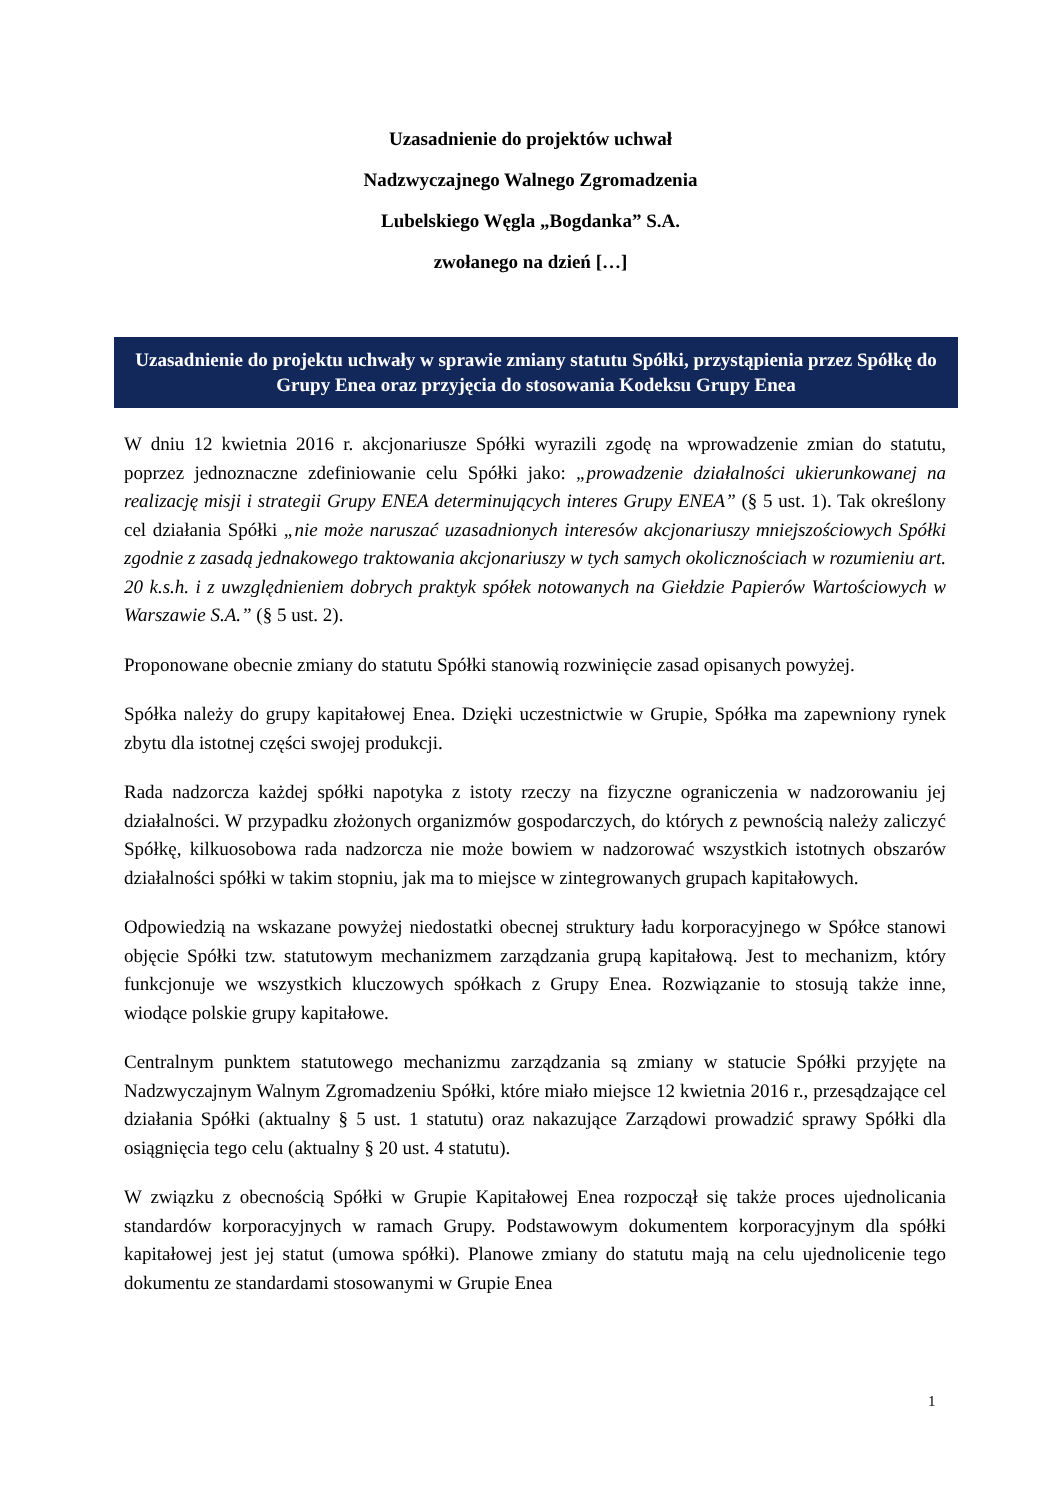Uzasadnienie do projektów uchwał
Nadzwyczajnego Walnego Zgromadzenia
Lubelskiego Węgla „Bogdanka” S.A.
zwołanego na dzień […]
Uzasadnienie do projektu uchwały w sprawie zmiany statutu Spółki, przystąpienia przez Spółkę do Grupy Enea oraz przyjęcia do stosowania Kodeksu Grupy Enea
W dniu 12 kwietnia 2016 r. akcjonariusze Spółki wyrazili zgodę na wprowadzenie zmian do statutu, poprzez jednoznaczne zdefiniowanie celu Spółki jako: „prowadzenie działalności ukierunkowanej na realizację misji i strategii Grupy ENEA determinujących interes Grupy ENEA” (§ 5 ust. 1). Tak określony cel działania Spółki „nie może naruszać uzasadnionych interesów akcjonariuszy mniejszościowych Spółki zgodnie z zasadą jednakowego traktowania akcjonariuszy w tych samych okolicznościach w rozumieniu art. 20 k.s.h. i z uwzględnieniem dobrych praktyk spółek notowanych na Giełdzie Papierów Wartościowych w Warszawie S.A.” (§ 5 ust. 2).
Proponowane obecnie zmiany do statutu Spółki stanowią rozwinięcie zasad opisanych powyżej.
Spółka należy do grupy kapitałowej Enea. Dzięki uczestnictwie w Grupie, Spółka ma zapewniony rynek zbytu dla istotnej części swojej produkcji.
Rada nadzorcza każdej spółki napotyka z istoty rzeczy na fizyczne ograniczenia w nadzorowaniu jej działalności. W przypadku złożonych organizmów gospodarczych, do których z pewnością należy zaliczyć Spółkę, kilkuosobowa rada nadzorcza nie może bowiem w nadzorować wszystkich istotnych obszarów działalności spółki w takim stopniu, jak ma to miejsce w zintegrowanych grupach kapitałowych.
Odpowiedzią na wskazane powyżej niedostatki obecnej struktury ładu korporacyjnego w Spółce stanowi objęcie Spółki tzw. statutowym mechanizmem zarządzania grupą kapitałową. Jest to mechanizm, który funkcjonuje we wszystkich kluczowych spółkach z Grupy Enea. Rozwiązanie to stosują także inne, wiodące polskie grupy kapitałowe.
Centralnym punktem statutowego mechanizmu zarządzania są zmiany w statucie Spółki przyjęte na Nadzwyczajnym Walnym Zgromadzeniu Spółki, które miało miejsce 12 kwietnia 2016 r., przesądzające cel działania Spółki (aktualny § 5 ust. 1 statutu) oraz nakazujące Zarządowi prowadzić sprawy Spółki dla osiągnięcia tego celu (aktualny § 20 ust. 4 statutu).
W związku z obecnością Spółki w Grupie Kapitałowej Enea rozpoczął się także proces ujednolicania standardów korporacyjnych w ramach Grupy. Podstawowym dokumentem korporacyjnym dla spółki kapitałowej jest jej statut (umowa spółki). Planowe zmiany do statutu mają na celu ujednolicenie tego dokumentu ze standardami stosowanymi w Grupie Enea
1